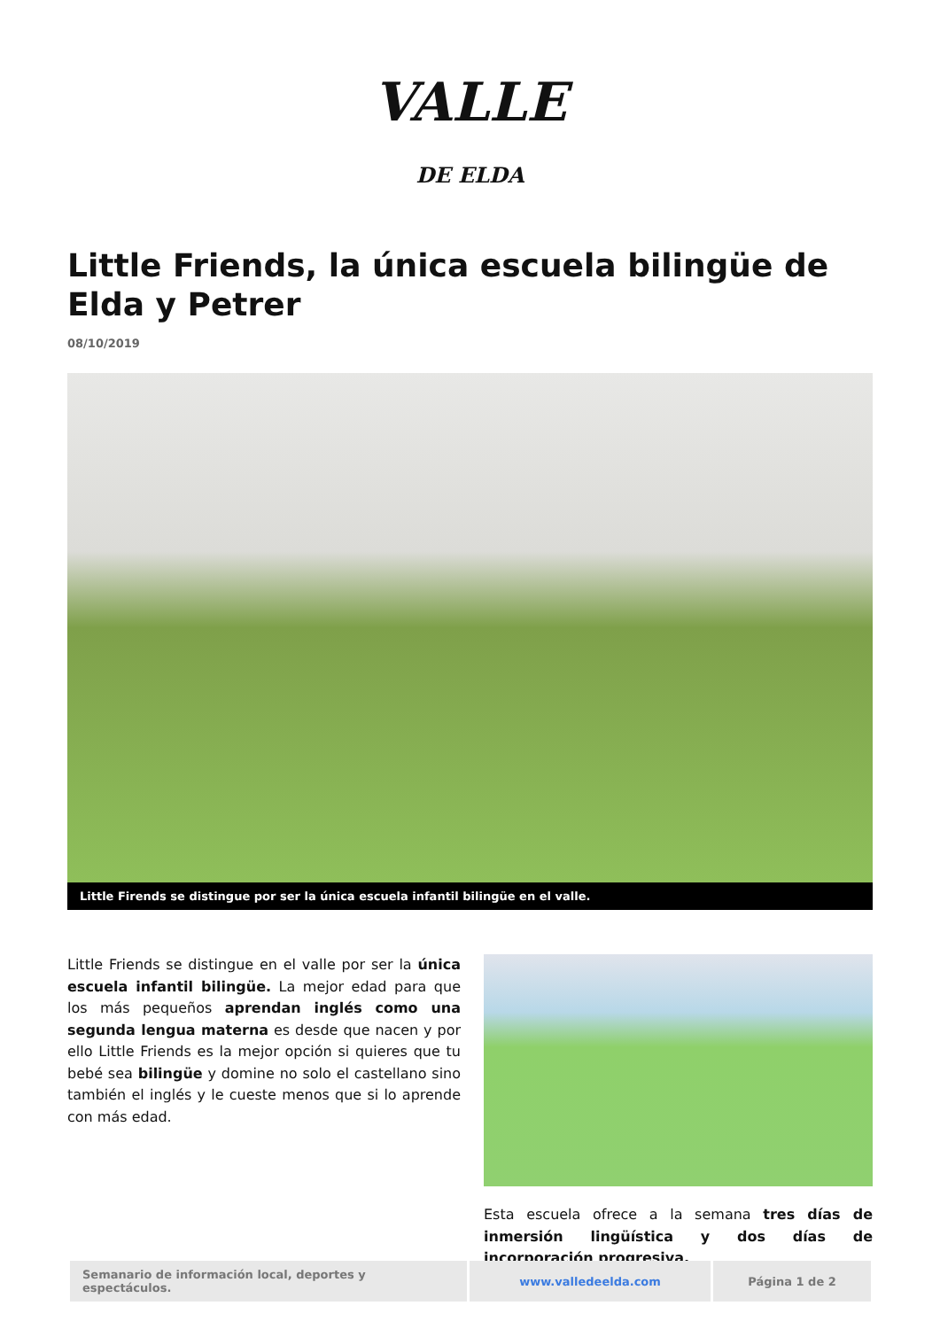VALLE
DE ELDA
Little Friends, la única escuela bilingüe de Elda y Petrer
08/10/2019
Little Firends se distingue por ser la única escuela infantil bilingüe en el valle.
Little Friends se distingue en el valle por ser la única escuela infantil bilingüe. La mejor edad para que los más pequeños aprendan inglés como una segunda lengua materna es desde que nacen y por ello Little Friends es la mejor opción si quieres que tu bebé sea bilingüe y domine no solo el castellano sino también el inglés y le cueste menos que si lo aprende con más edad.
Esta escuela ofrece a la semana tres días de inmersión lingüística y dos días de incorporación progresiva,
| Semanario de información local, deportes y espectáculos. | www.valledeelda.com | Página 1 de 2 |